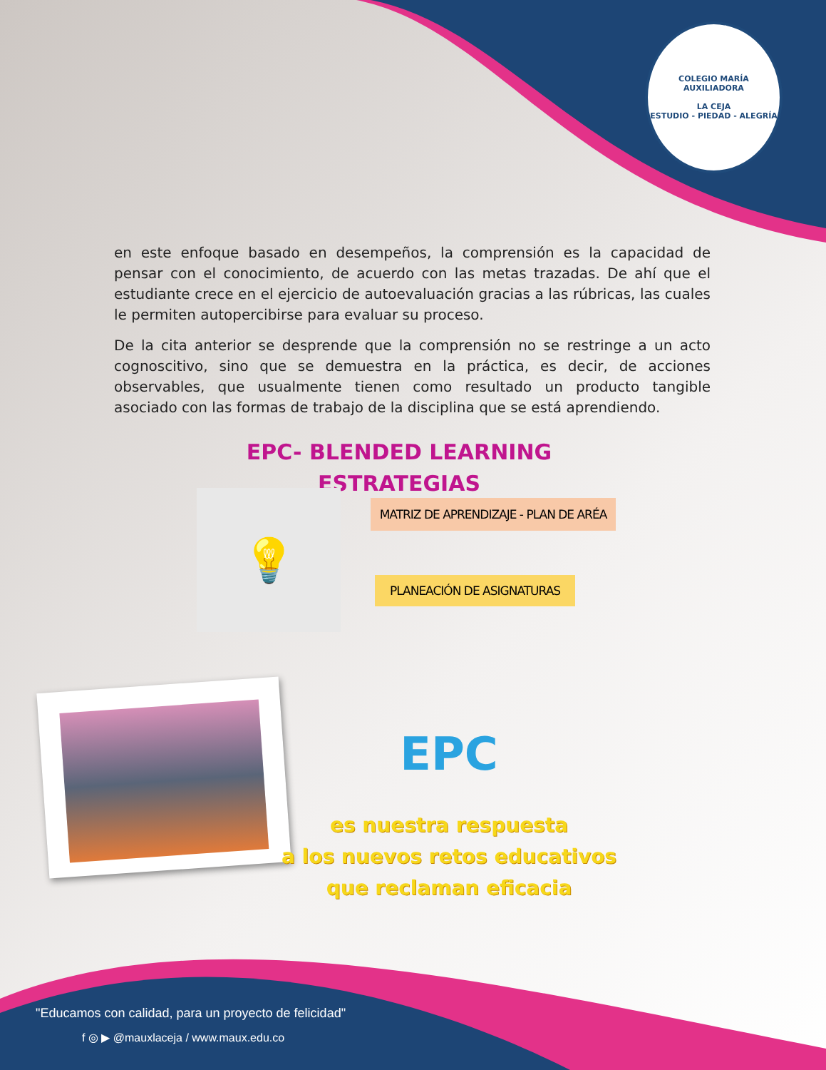COLEGIO MARÍA AUXILIADORA
LA CEJA
ESTUDIO - PIEDAD - ALEGRÍA
en este enfoque basado en desempeños, la comprensión es la capacidad de pensar con el conocimiento, de acuerdo con las metas trazadas. De ahí que el estudiante crece en el ejercicio de autoevaluación gracias a las rúbricas, las cuales le permiten autopercibirse para evaluar su proceso.
De la cita anterior se desprende que la comprensión no se restringe a un acto cognoscitivo, sino que se demuestra en la práctica, es decir, de acciones observables, que usualmente tienen como resultado un producto tangible asociado con las formas de trabajo de la disciplina que se está aprendiendo.
EPC- BLENDED LEARNING
ESTRATEGIAS
💡
MATRIZ DE APRENDIZAJE - PLAN DE ARÉA
PLANEACIÓN DE ASIGNATURAS
EPC
es nuestra respuesta
a los nuevos retos educativos
que reclaman eficacia
"Educamos con calidad, para un proyecto de felicidad"
f ◎ ▶ @mauxlaceja / www.maux.edu.co